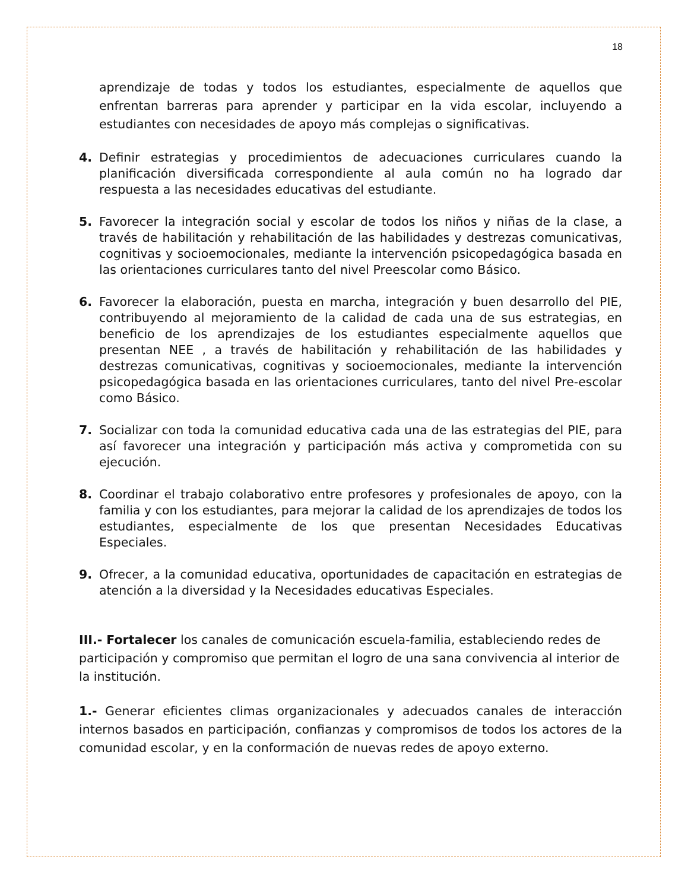18
aprendizaje de todas y todos los estudiantes, especialmente de aquellos que enfrentan barreras para aprender y participar en la vida escolar, incluyendo a estudiantes con necesidades de apoyo más complejas o significativas.
4. Definir estrategias y procedimientos de adecuaciones curriculares cuando la planificación diversificada correspondiente al aula común no ha logrado dar respuesta a las necesidades educativas del estudiante.
5. Favorecer la integración social y escolar de todos los niños y niñas de la clase, a través de habilitación y rehabilitación de las habilidades y destrezas comunicativas, cognitivas y socioemocionales, mediante la intervención psicopedagógica basada en las orientaciones curriculares tanto del nivel Preescolar como Básico.
6. Favorecer la elaboración, puesta en marcha, integración y buen desarrollo del PIE, contribuyendo al mejoramiento de la calidad de cada una de sus estrategias, en beneficio de los aprendizajes de los estudiantes especialmente aquellos que presentan NEE , a través de habilitación y rehabilitación de las habilidades y destrezas comunicativas, cognitivas y socioemocionales, mediante la intervención psicopedagógica basada en las orientaciones curriculares, tanto del nivel Pre-escolar como Básico.
7. Socializar con toda la comunidad educativa cada una de las estrategias del PIE, para así favorecer una integración y participación más activa y comprometida con su ejecución.
8. Coordinar el trabajo colaborativo entre profesores y profesionales de apoyo, con la familia y con los estudiantes, para mejorar la calidad de los aprendizajes de todos los estudiantes, especialmente de los que presentan Necesidades Educativas Especiales.
9. Ofrecer, a la comunidad educativa, oportunidades de capacitación en estrategias de atención a la diversidad y la Necesidades educativas Especiales.
III.- Fortalecer los canales de comunicación escuela-familia, estableciendo redes de participación y compromiso que permitan el logro de una sana convivencia al interior de la institución.
1.- Generar eficientes climas organizacionales y adecuados canales de interacción internos basados en participación, confianzas y compromisos de todos los actores de la comunidad escolar, y en la conformación de nuevas redes de apoyo externo.